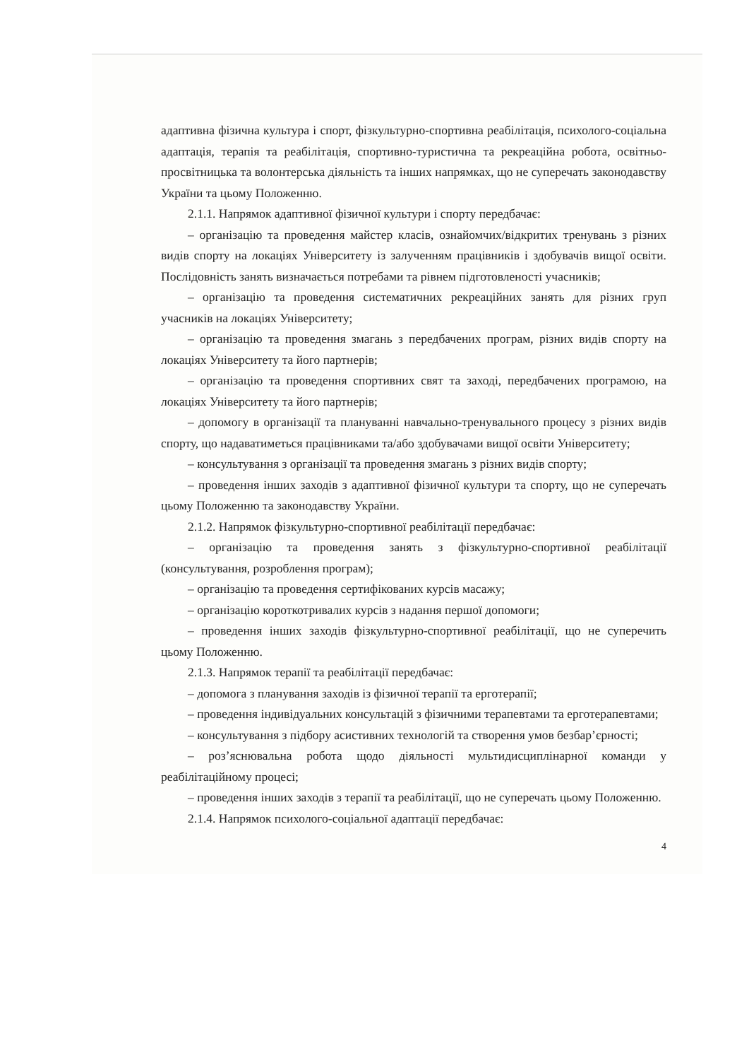адаптивна фізична культура і спорт, фізкультурно-спортивна реабілітація, психолого-соціальна адаптація, терапія та реабілітація, спортивно-туристична та рекреаційна робота, освітньо-просвітницька та волонтерська діяльність та інших напрямках, що не суперечать законодавству України та цьому Положенню.
2.1.1. Напрямок адаптивної фізичної культури і спорту передбачає:
– організацію та проведення майстер класів, ознайомчих/відкритих тренувань з різних видів спорту на локаціях Університету із залученням працівників і здобувачів вищої освіти. Послідовність занять визначається потребами та рівнем підготовленості учасників;
– організацію та проведення систематичних рекреаційних занять для різних груп учасників на локаціях Університету;
– організацію та проведення змагань з передбачених програм, різних видів спорту на локаціях Університету та його партнерів;
– організацію та проведення спортивних свят та заході, передбачених програмою, на локаціях Університету та його партнерів;
– допомогу в організації та плануванні навчально-тренувального процесу з різних видів спорту, що надаватиметься працівниками та/або здобувачами вищої освіти Університету;
– консультування з організації та проведення змагань з різних видів спорту;
– проведення інших заходів з адаптивної фізичної культури та спорту, що не суперечать цьому Положенню та законодавству України.
2.1.2. Напрямок фізкультурно-спортивної реабілітації передбачає:
– організацію та проведення занять з фізкультурно-спортивної реабілітації (консультування, розроблення програм);
– організацію та проведення сертифікованих курсів масажу;
– організацію короткотривалих курсів з надання першої допомоги;
– проведення інших заходів фізкультурно-спортивної реабілітації, що не суперечить цьому Положенню.
2.1.3. Напрямок терапії та реабілітації передбачає:
– допомога з планування заходів із фізичної терапії та ерготерапії;
– проведення індивідуальних консультацій з фізичними терапевтами та ерготерапевтами;
– консультування з підбору асистивних технологій та створення умов безбар’єрності;
– роз’яснювальна робота щодо діяльності мультидисциплінарної команди у реабілітаційному процесі;
– проведення інших заходів з терапії та реабілітації, що не суперечать цьому Положенню.
2.1.4. Напрямок психолого-соціальної адаптації передбачає:
4